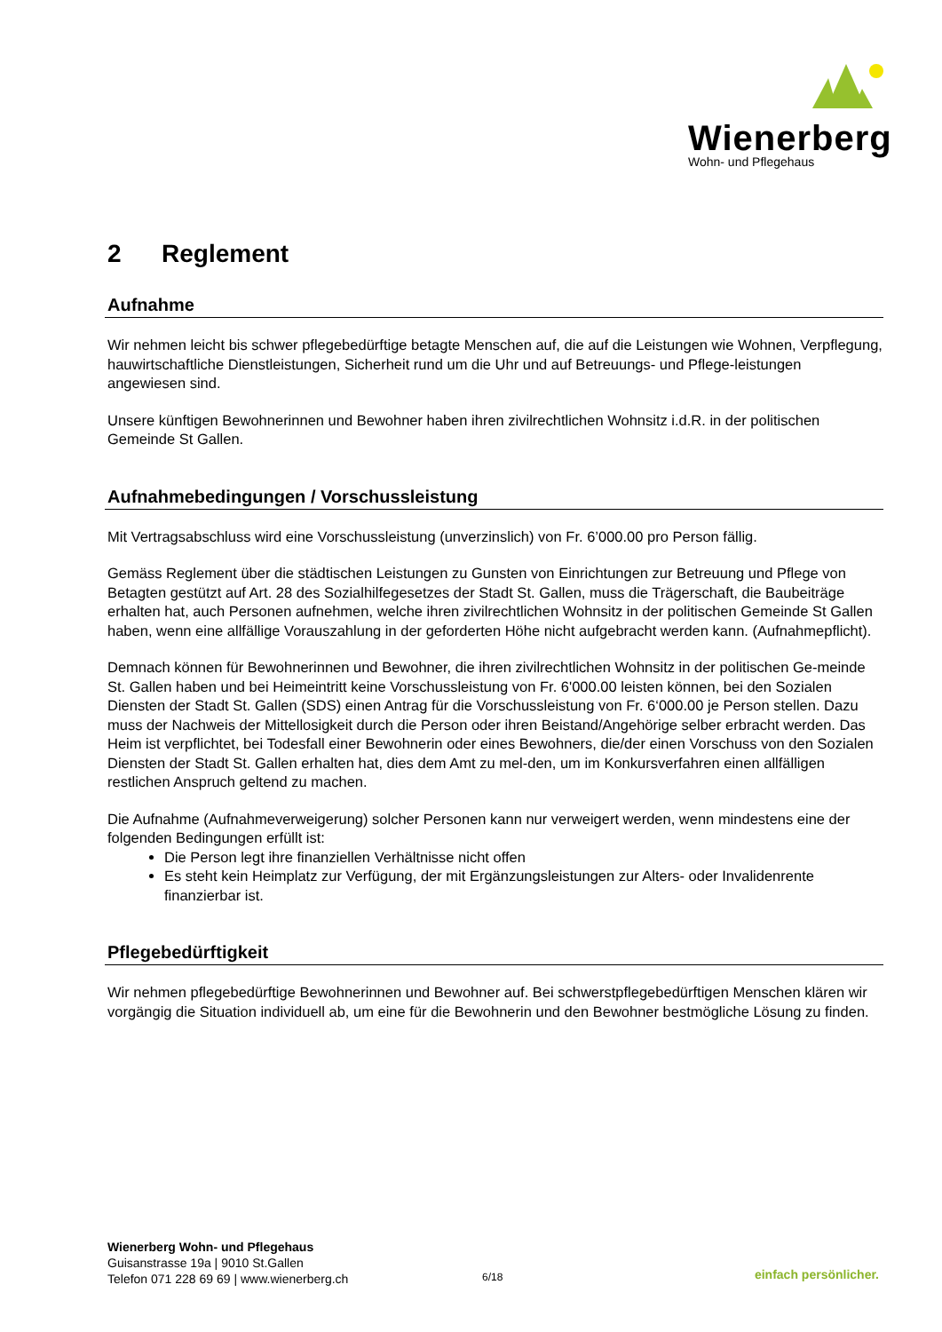Wienerberg
Wohn- und Pflegehaus
2 Reglement
Aufnahme
Wir nehmen leicht bis schwer pflegebedürftige betagte Menschen auf, die auf die Leistungen wie Wohnen, Verpflegung, hauwirtschaftliche Dienstleistungen, Sicherheit rund um die Uhr und auf Betreuungs- und Pflege-leistungen angewiesen sind.
Unsere künftigen Bewohnerinnen und Bewohner haben ihren zivilrechtlichen Wohnsitz i.d.R. in der politischen Gemeinde St Gallen.
Aufnahmebedingungen / Vorschussleistung
Mit Vertragsabschluss wird eine Vorschussleistung (unverzinslich) von Fr. 6’000.00 pro Person fällig.
Gemäss Reglement über die städtischen Leistungen zu Gunsten von Einrichtungen zur Betreuung und Pflege von Betagten gestützt auf Art. 28 des Sozialhilfegesetzes der Stadt St. Gallen, muss die Trägerschaft, die Baubeiträge erhalten hat, auch Personen aufnehmen, welche ihren zivilrechtlichen Wohnsitz in der politischen Gemeinde St Gallen haben, wenn eine allfällige Vorauszahlung in der geforderten Höhe nicht aufgebracht werden kann. (Aufnahmepflicht).
Demnach können für Bewohnerinnen und Bewohner, die ihren zivilrechtlichen Wohnsitz in der politischen Ge-meinde St. Gallen haben und bei Heimeintritt keine Vorschussleistung von Fr. 6'000.00 leisten können, bei den Sozialen Diensten der Stadt St. Gallen (SDS) einen Antrag für die Vorschussleistung von Fr. 6‘000.00 je Person stellen. Dazu muss der Nachweis der Mittellosigkeit durch die Person oder ihren Beistand/Angehörige selber erbracht werden. Das Heim ist verpflichtet, bei Todesfall einer Bewohnerin oder eines Bewohners, die/der einen Vorschuss von den Sozialen Diensten der Stadt St. Gallen erhalten hat, dies dem Amt zu mel-den, um im Konkursverfahren einen allfälligen restlichen Anspruch geltend zu machen.
Die Aufnahme (Aufnahmeverweigerung) solcher Personen kann nur verweigert werden, wenn mindestens eine der folgenden Bedingungen erfüllt ist:
Die Person legt ihre finanziellen Verhältnisse nicht offen
Es steht kein Heimplatz zur Verfügung, der mit Ergänzungsleistungen zur Alters- oder Invalidenrente finanzierbar ist.
Pflegebedürftigkeit
Wir nehmen pflegebedürftige Bewohnerinnen und Bewohner auf. Bei schwerstpflegebedürftigen Menschen klären wir vorgängig die Situation individuell ab, um eine für die Bewohnerin und den Bewohner bestmögliche Lösung zu finden.
Wienerberg Wohn- und Pflegehaus
Guisanstrasse 19a | 9010 St.Gallen
Telefon 071 228 69 69 | www.wienerberg.ch
6/18 einfach persönlicher.